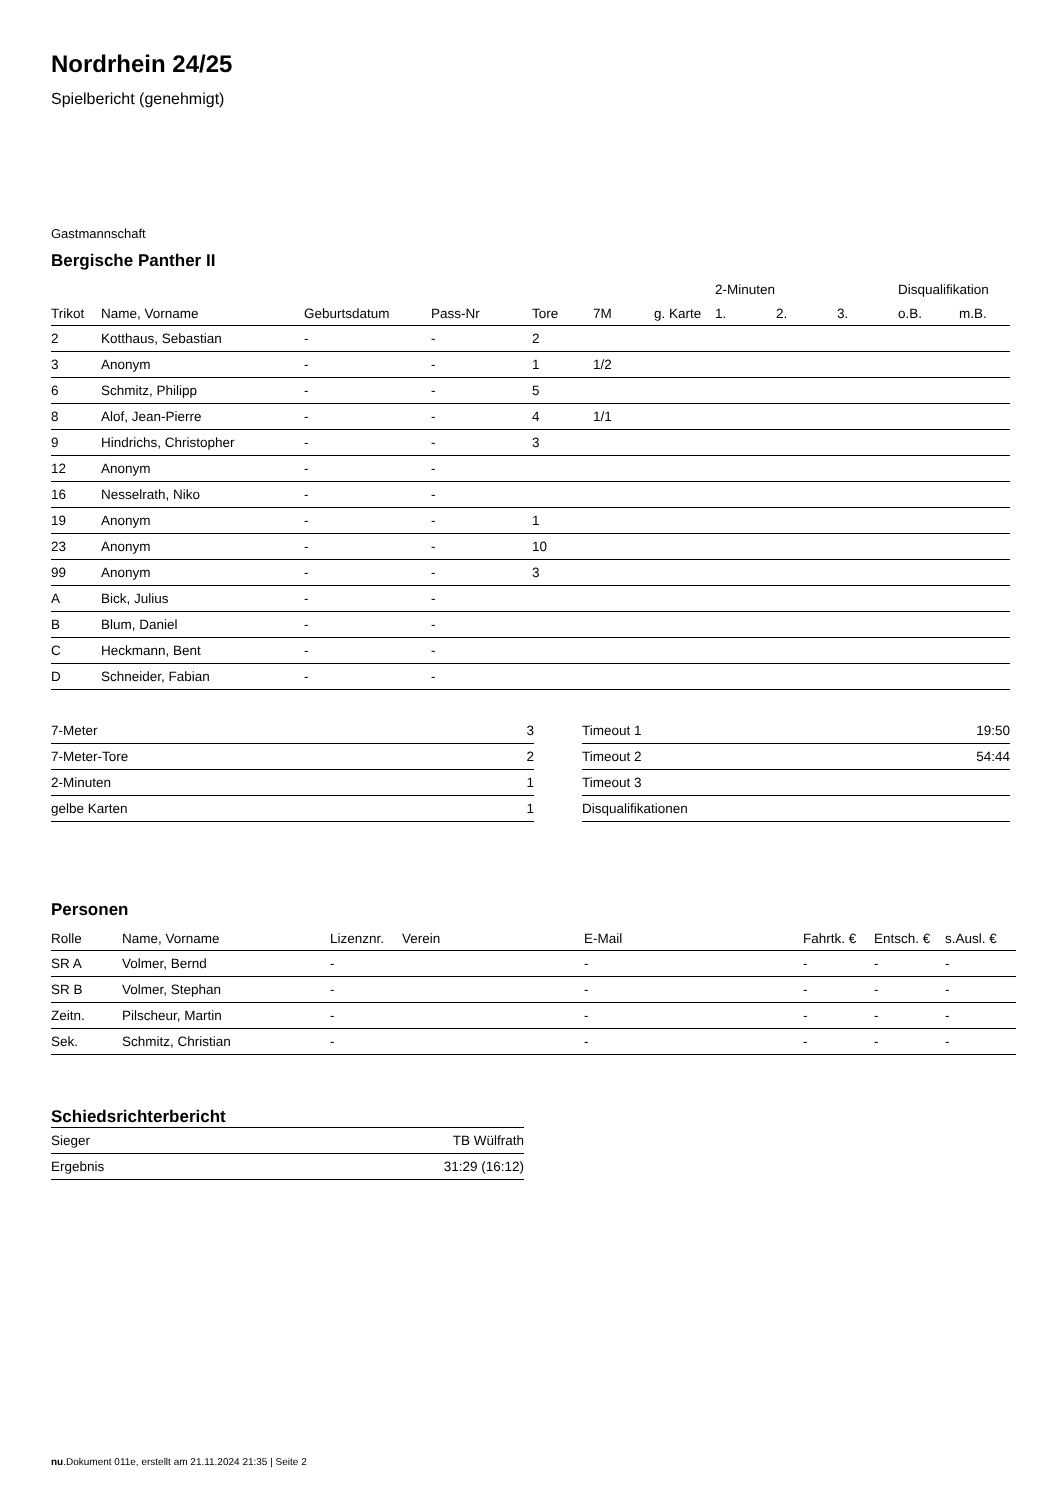Nordrhein 24/25
Spielbericht (genehmigt)
Gastmannschaft
Bergische Panther II
| | | | | | | | 2-Minuten | | | Disqualifikation | |
| --- | --- | --- | --- | --- | --- | --- | --- | --- | --- | --- | --- |
| Trikot | Name, Vorname | Geburtsdatum | Pass-Nr | Tore | 7M | g. Karte | 1. | 2. | 3. | o.B. | m.B. |
| 2 | Kotthaus, Sebastian | - | - | 2 | | | | | | | |
| 3 | Anonym | - | - | 1 | 1/2 | | | | | | |
| 6 | Schmitz, Philipp | - | - | 5 | | | | | | | |
| 8 | Alof, Jean-Pierre | - | - | 4 | 1/1 | | | | | | |
| 9 | Hindrichs, Christopher | - | - | 3 | | | | | | | |
| 12 | Anonym | - | - | | | | | | | | |
| 16 | Nesselrath, Niko | - | - | | | | | | | | |
| 19 | Anonym | - | - | 1 | | | | | | | |
| 23 | Anonym | - | - | 10 | | | | | | | |
| 99 | Anonym | - | - | 3 | | | | | | | |
| A | Bick, Julius | - | - | | | | | | | | |
| B | Blum, Daniel | - | - | | | | | | | | |
| C | Heckmann, Bent | - | - | | | | | | | | |
| D | Schneider, Fabian | - | - | | | | | | | | |
| 7-Meter | 3 |
| 7-Meter-Tore | 2 |
| 2-Minuten | 1 |
| gelbe Karten | 1 |
| Timeout 1 | 19:50 |
| Timeout 2 | 54:44 |
| Timeout 3 | |
| Disqualifikationen | |
Personen
| Rolle | Name, Vorname | Lizenznr. | Verein | E-Mail | Fahrtk. € | Entsch. € | s.Ausl. € |
| --- | --- | --- | --- | --- | --- | --- | --- |
| SR A | Volmer, Bernd | - | | - | - | - | - |
| SR B | Volmer, Stephan | - | | - | - | - | - |
| Zeitn. | Pilscheur, Martin | - | | - | - | - | - |
| Sek. | Schmitz, Christian | - | | - | - | - | - |
Schiedsrichterbericht
| Sieger | TB Wülfrath |
| Ergebnis | 31:29 (16:12) |
nu.Dokument 011e, erstellt am 21.11.2024 21:35 | Seite 2